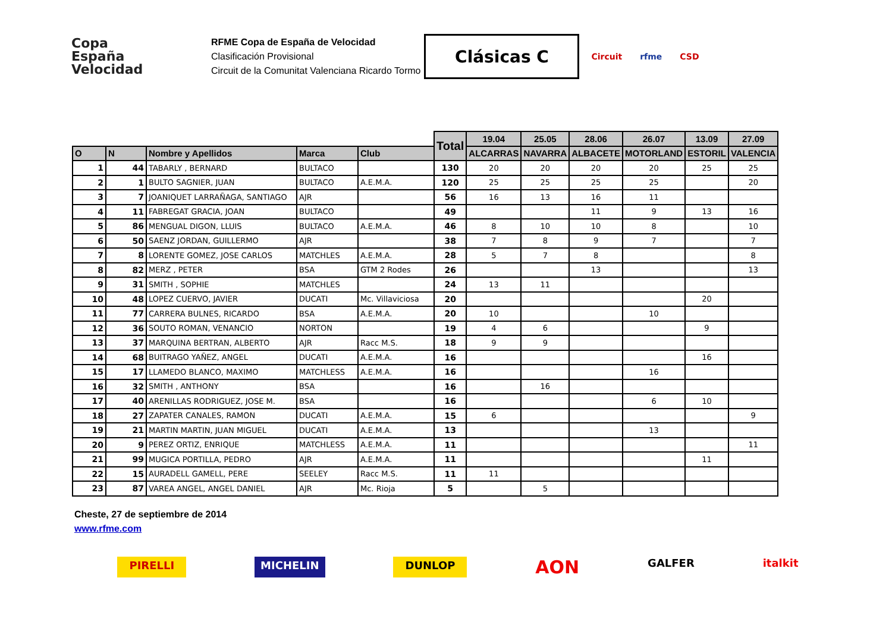Copa
España
Velocidad
RFME Copa de España de Velocidad
Clasificación Provisional
Circuit de la Comunitat Valenciana Ricardo Tormo
Clásicas C
Circuit rfme CSD
| | | | | | Total | 19.04 | 25.05 | 28.06 | 26.07 | 13.09 | 27.09 |
| --- | --- | --- | --- | --- | --- | --- | --- | --- | --- | --- | --- |
| O | N | Nombre y Apellidos | Marca | Club | | ALCARRAS | NAVARRA | ALBACETE | MOTORLAND | ESTORIL | VALENCIA |
| 1 | 44 | TABARLY , BERNARD | BULTACO | | 130 | 20 | 20 | 20 | 20 | 25 | 25 |
| 2 | 1 | BULTO SAGNIER, JUAN | BULTACO | A.E.M.A. | 120 | 25 | 25 | 25 | 25 | | 20 |
| 3 | 7 | JOANIQUET LARRAÑAGA, SANTIAGO | AJR | | 56 | 16 | 13 | 16 | 11 | | |
| 4 | 11 | FABREGAT GRACIA, JOAN | BULTACO | | 49 | | | 11 | 9 | 13 | 16 |
| 5 | 86 | MENGUAL DIGON, LLUIS | BULTACO | A.E.M.A. | 46 | 8 | 10 | 10 | 8 | | 10 |
| 6 | 50 | SAENZ JORDAN, GUILLERMO | AJR | | 38 | 7 | 8 | 9 | 7 | | 7 |
| 7 | 8 | LORENTE GOMEZ, JOSE CARLOS | MATCHLES | A.E.M.A. | 28 | 5 | 7 | 8 | | | 8 |
| 8 | 82 | MERZ , PETER | BSA | GTM 2 Rodes | 26 | | | 13 | | | 13 |
| 9 | 31 | SMITH , SOPHIE | MATCHLES | | 24 | 13 | 11 | | | | |
| 10 | 48 | LOPEZ CUERVO, JAVIER | DUCATI | Mc. Villaviciosa | 20 | | | | | 20 | |
| 11 | 77 | CARRERA BULNES, RICARDO | BSA | A.E.M.A. | 20 | 10 | | | 10 | | |
| 12 | 36 | SOUTO ROMAN, VENANCIO | NORTON | | 19 | 4 | 6 | | | 9 | |
| 13 | 37 | MARQUINA BERTRAN, ALBERTO | AJR | Racc M.S. | 18 | 9 | 9 | | | | |
| 14 | 68 | BUITRAGO YAÑEZ, ANGEL | DUCATI | A.E.M.A. | 16 | | | | | 16 | |
| 15 | 17 | LLAMEDO BLANCO, MAXIMO | MATCHLESS | A.E.M.A. | 16 | | | | 16 | | |
| 16 | 32 | SMITH , ANTHONY | BSA | | 16 | | 16 | | | | |
| 17 | 40 | ARENILLAS RODRIGUEZ, JOSE M. | BSA | | 16 | | | | 6 | 10 | |
| 18 | 27 | ZAPATER CANALES, RAMON | DUCATI | A.E.M.A. | 15 | 6 | | | | | 9 |
| 19 | 21 | MARTIN MARTIN, JUAN MIGUEL | DUCATI | A.E.M.A. | 13 | | | | 13 | | |
| 20 | 9 | PEREZ ORTIZ, ENRIQUE | MATCHLESS | A.E.M.A. | 11 | | | | | | 11 |
| 21 | 99 | MUGICA PORTILLA, PEDRO | AJR | A.E.M.A. | 11 | | | | | 11 | |
| 22 | 15 | AURADELL GAMELL, PERE | SEELEY | Racc M.S. | 11 | 11 | | | | | |
| 23 | 87 | VAREA ANGEL, ANGEL DANIEL | AJR | Mc. Rioja | 5 | | 5 | | | | |
Cheste, 27 de septiembre de 2014
www.rfme.com
PIRELLI MICHELIN DUNLOP AON GALFER italkit